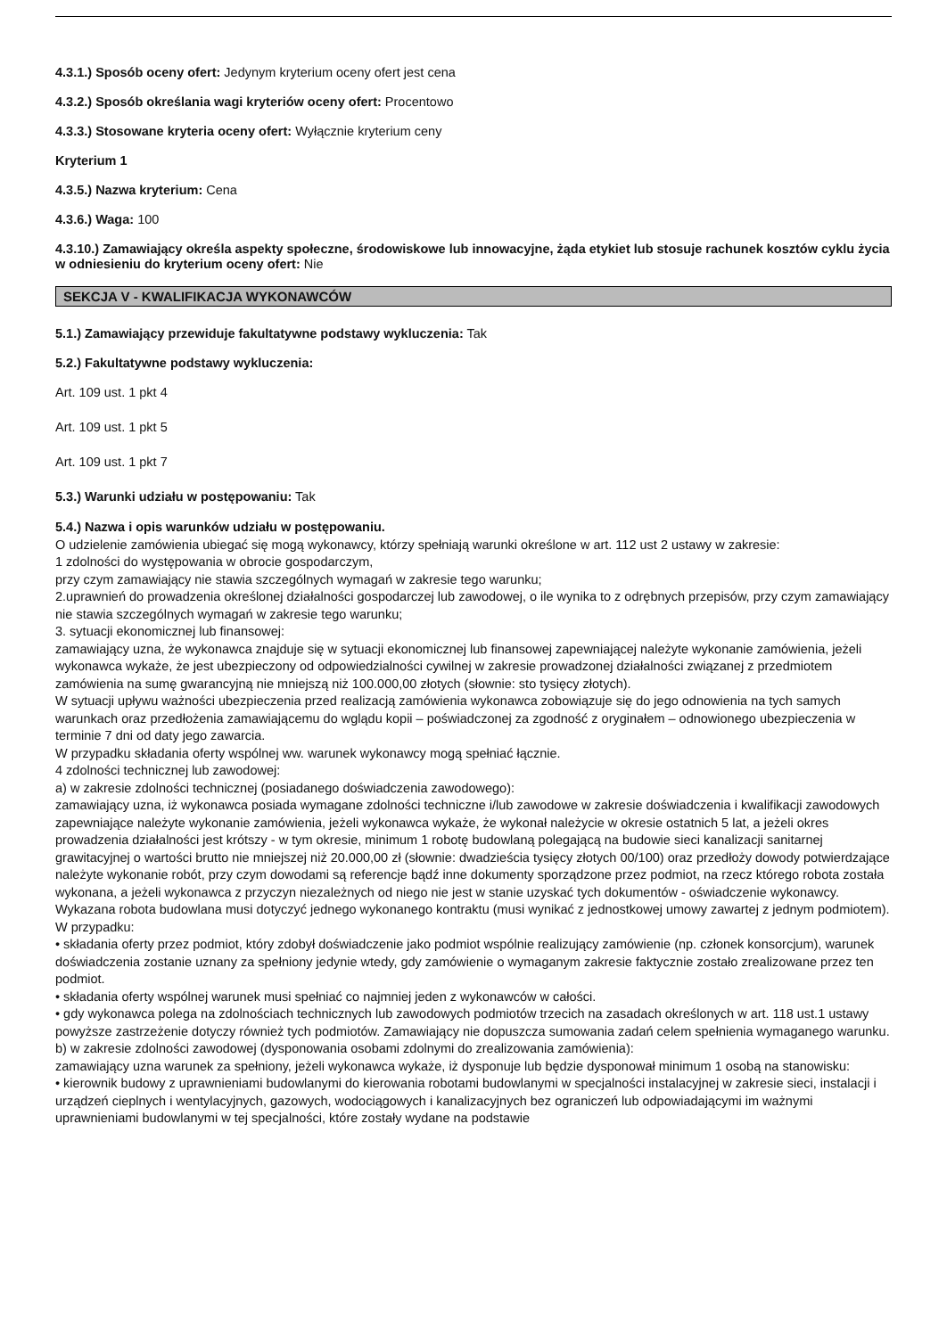4.3.1.) Sposób oceny ofert: Jedynym kryterium oceny ofert jest cena
4.3.2.) Sposób określania wagi kryteriów oceny ofert: Procentowo
4.3.3.) Stosowane kryteria oceny ofert: Wyłącznie kryterium ceny
Kryterium 1
4.3.5.) Nazwa kryterium: Cena
4.3.6.) Waga: 100
4.3.10.) Zamawiający określa aspekty społeczne, środowiskowe lub innowacyjne, żąda etykiet lub stosuje rachunek kosztów cyklu życia w odniesieniu do kryterium oceny ofert: Nie
SEKCJA V - KWALIFIKACJA WYKONAWCÓW
5.1.) Zamawiający przewiduje fakultatywne podstawy wykluczenia: Tak
5.2.) Fakultatywne podstawy wykluczenia:
Art. 109 ust. 1 pkt 4
Art. 109 ust. 1 pkt 5
Art. 109 ust. 1 pkt 7
5.3.) Warunki udziału w postępowaniu: Tak
5.4.) Nazwa i opis warunków udziału w postępowaniu.
O udzielenie zamówienia ubiegać się mogą wykonawcy, którzy spełniają warunki określone w art. 112 ust 2 ustawy w zakresie:
1 zdolności do występowania w obrocie gospodarczym,
przy czym zamawiający nie stawia szczególnych wymagań w zakresie tego warunku;
2.uprawnień do prowadzenia określonej działalności gospodarczej lub zawodowej, o ile wynika to z odrębnych przepisów, przy czym zamawiający nie stawia szczególnych wymagań w zakresie tego warunku;
3. sytuacji ekonomicznej lub finansowej:
zamawiający uzna, że wykonawca znajduje się w sytuacji ekonomicznej lub finansowej zapewniającej należyte wykonanie zamówienia, jeżeli wykonawca wykaże, że jest ubezpieczony od odpowiedzialności cywilnej w zakresie prowadzonej działalności związanej z przedmiotem zamówienia na sumę gwarancyjną nie mniejszą niż 100.000,00 złotych (słownie: sto tysięcy złotych).
W sytuacji upływu ważności ubezpieczenia przed realizacją zamówienia wykonawca zobowiązuje się do jego odnowienia na tych samych warunkach oraz przedłożenia zamawiającemu do wglądu kopii – poświadczonej za zgodność z oryginałem – odnowionego ubezpieczenia w terminie 7 dni od daty jego zawarcia.
W przypadku składania oferty wspólnej ww. warunek wykonawcy mogą spełniać łącznie.
4 zdolności technicznej lub zawodowej:
a) w zakresie zdolności technicznej (posiadanego doświadczenia zawodowego):
zamawiający uzna, iż wykonawca posiada wymagane zdolności techniczne i/lub zawodowe w zakresie doświadczenia i kwalifikacji zawodowych zapewniające należyte wykonanie zamówienia, jeżeli wykonawca wykaże, że wykonał należycie w okresie ostatnich 5 lat, a jeżeli okres prowadzenia działalności jest krótszy - w tym okresie, minimum 1 robotę budowlaną polegającą na budowie sieci kanalizacji sanitarnej grawitacyjnej o wartości brutto nie mniejszej niż 20.000,00 zł (słownie: dwadzieścia tysięcy złotych 00/100) oraz przedłoży dowody potwierdzające należyte wykonanie robót, przy czym dowodami są referencje bądź inne dokumenty sporządzone przez podmiot, na rzecz którego robota została wykonana, a jeżeli wykonawca z przyczyn niezależnych od niego nie jest w stanie uzyskać tych dokumentów - oświadczenie wykonawcy. Wykazana robota budowlana musi dotyczyć jednego wykonanego kontraktu (musi wynikać z jednostkowej umowy zawartej z jednym podmiotem).
W przypadku:
• składania oferty przez podmiot, który zdobył doświadczenie jako podmiot wspólnie realizujący zamówienie (np. członek konsorcjum), warunek doświadczenia zostanie uznany za spełniony jedynie wtedy, gdy zamówienie o wymaganym zakresie faktycznie zostało zrealizowane przez ten podmiot.
• składania oferty wspólnej warunek musi spełniać co najmniej jeden z wykonawców w całości.
• gdy wykonawca polega na zdolnościach technicznych lub zawodowych podmiotów trzecich na zasadach określonych w art. 118 ust.1 ustawy powyższe zastrzeżenie dotyczy również tych podmiotów. Zamawiający nie dopuszcza sumowania zadań celem spełnienia wymaganego warunku.
b) w zakresie zdolności zawodowej (dysponowania osobami zdolnymi do zrealizowania zamówienia):
zamawiający uzna warunek za spełniony, jeżeli wykonawca wykaże, iż dysponuje lub będzie dysponował minimum 1 osobą na stanowisku:
• kierownik budowy z uprawnieniami budowlanymi do kierowania robotami budowlanymi w specjalności instalacyjnej w zakresie sieci, instalacji i urządzeń cieplnych i wentylacyjnych, gazowych, wodociągowych i kanalizacyjnych bez ograniczeń lub odpowiadającymi im ważnymi uprawnieniami budowlanymi w tej specjalności, które zostały wydane na podstawie